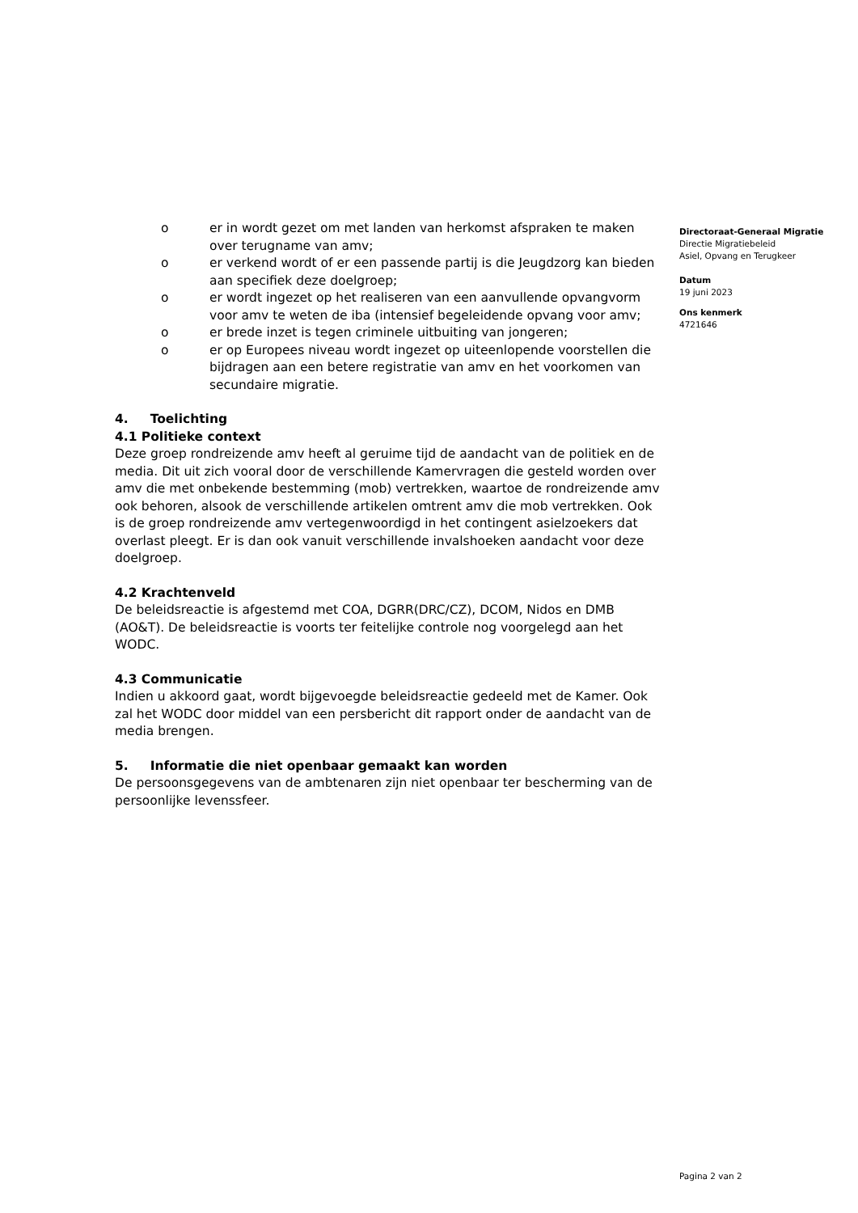o er in wordt gezet om met landen van herkomst afspraken te maken over terugname van amv;
o er verkend wordt of er een passende partij is die Jeugdzorg kan bieden aan specifiek deze doelgroep;
o er wordt ingezet op het realiseren van een aanvullende opvangvorm voor amv te weten de iba (intensief begeleidende opvang voor amv;
o er brede inzet is tegen criminele uitbuiting van jongeren;
o er op Europees niveau wordt ingezet op uiteenlopende voorstellen die bijdragen aan een betere registratie van amv en het voorkomen van secundaire migratie.
4. Toelichting
4.1 Politieke context
Deze groep rondreizende amv heeft al geruime tijd de aandacht van de politiek en de media. Dit uit zich vooral door de verschillende Kamervragen die gesteld worden over amv die met onbekende bestemming (mob) vertrekken, waartoe de rondreizende amv ook behoren, alsook de verschillende artikelen omtrent amv die mob vertrekken. Ook is de groep rondreizende amv vertegenwoordigd in het contingent asielzoekers dat overlast pleegt. Er is dan ook vanuit verschillende invalshoeken aandacht voor deze doelgroep.
4.2 Krachtenveld
De beleidsreactie is afgestemd met COA, DGRR(DRC/CZ), DCOM, Nidos en DMB (AO&T). De beleidsreactie is voorts ter feitelijke controle nog voorgelegd aan het WODC.
4.3 Communicatie
Indien u akkoord gaat, wordt bijgevoegde beleidsreactie gedeeld met de Kamer. Ook zal het WODC door middel van een persbericht dit rapport onder de aandacht van de media brengen.
5. Informatie die niet openbaar gemaakt kan worden
De persoonsgegevens van de ambtenaren zijn niet openbaar ter bescherming van de persoonlijke levenssfeer.
Directoraat-Generaal Migratie
Directie Migratiebeleid
Asiel, Opvang en Terugkeer
Datum
19 juni 2023
Ons kenmerk
4721646
Pagina 2 van 2